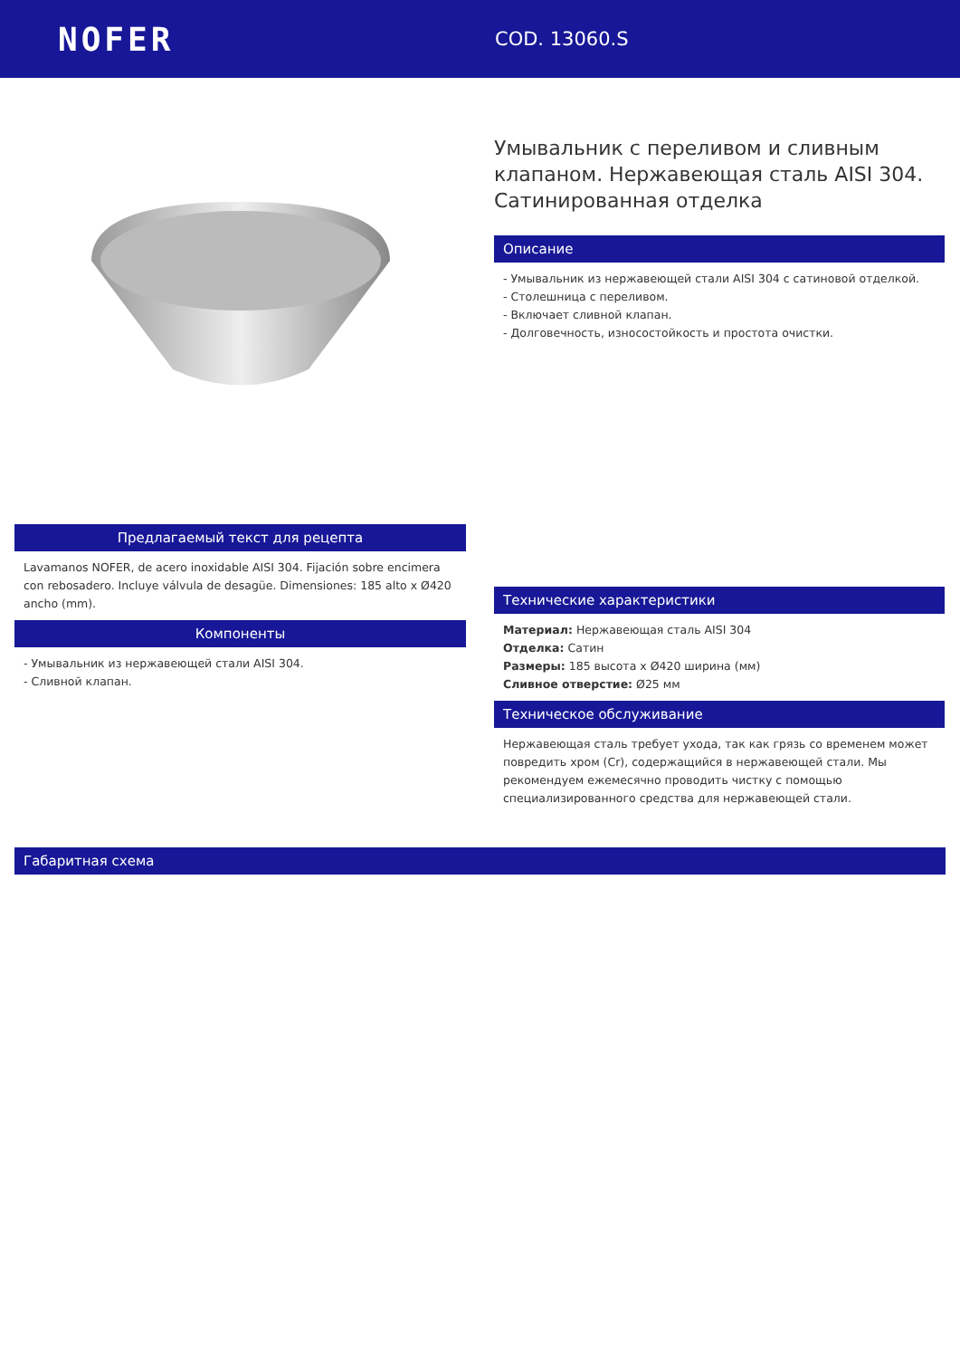NOFER
COD. 13060.S
Предлагаемый текст для рецепта
Lavamanos NOFER, de acero inoxidable AISI 304. Fijación sobre encimera con rebosadero. Incluye válvula de desagüe. Dimensiones: 185 alto x Ø420 ancho (mm).
Компоненты
- Умывальник из нержавеющей стали AISI 304.
- Сливной клапан.
Умывальник с переливом и сливным клапаном. Нержавеющая сталь AISI 304. Сатинированная отделка
Описание
- Умывальник из нержавеющей стали AISI 304 с сатиновой отделкой.
- Столешница с переливом.
- Включает сливной клапан.
- Долговечность, износостойкость и простота очистки.
Технические характеристики
Материал: Нержавеющая сталь AISI 304
Отделка: Сатин
Размеры: 185 высота x Ø420 ширина (мм)
Сливное отверстие: Ø25 мм
Техническое обслуживание
Нержавеющая сталь требует ухода, так как грязь со временем может повредить хром (Cr), содержащийся в нержавеющей стали. Мы рекомендуем ежемесячно проводить чистку с помощью специализированного средства для нержавеющей стали.
Габаритная схема